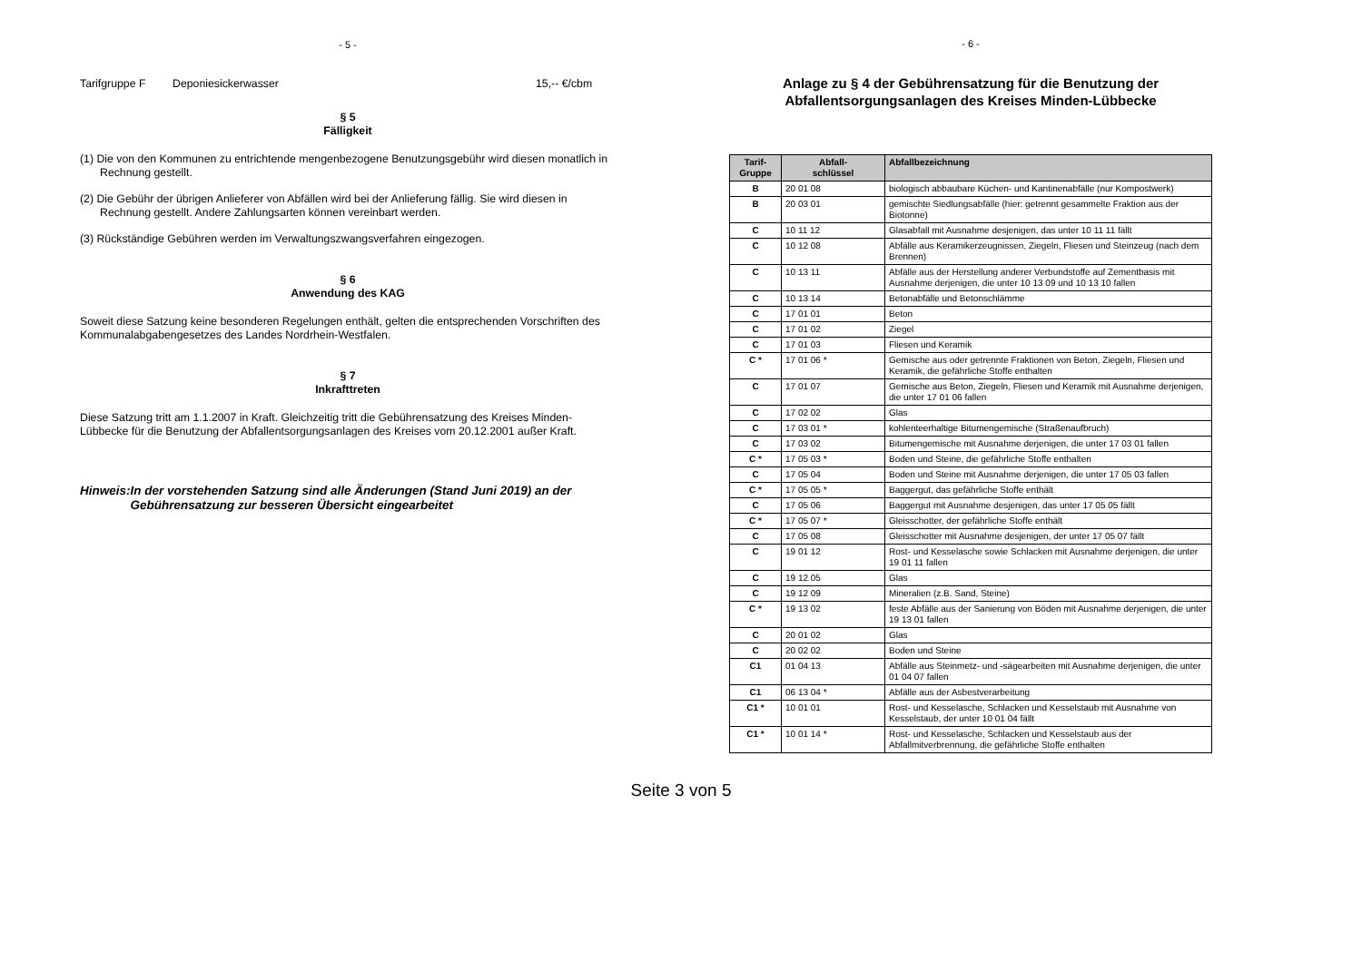- 5 -
Tarifgruppe F Deponiesickerwasser 15,-- €/cbm
§ 5
Fälligkeit
(1) Die von den Kommunen zu entrichtende mengenbezogene Benutzungsgebühr wird diesen monatlich in Rechnung gestellt.
(2) Die Gebühr der übrigen Anlieferer von Abfällen wird bei der Anlieferung fällig. Sie wird diesen in Rechnung gestellt. Andere Zahlungsarten können vereinbart werden.
(3) Rückständige Gebühren werden im Verwaltungszwangsverfahren eingezogen.
§ 6
Anwendung des KAG
Soweit diese Satzung keine besonderen Regelungen enthält, gelten die entsprechenden Vorschriften des Kommunalabgabengesetzes des Landes Nordrhein-Westfalen.
§ 7
Inkrafttreten
Diese Satzung tritt am 1.1.2007 in Kraft. Gleichzeitig tritt die Gebührensatzung des Kreises Minden-Lübbecke für die Benutzung der Abfallentsorgungsanlagen des Kreises vom 20.12.2001 außer Kraft.
Hinweis: In der vorstehenden Satzung sind alle Änderungen (Stand Juni 2019) an der Gebührensatzung zur besseren Übersicht eingearbeitet
- 6 -
Anlage zu § 4 der Gebührensatzung für die Benutzung der Abfallentsorgungsanlagen des Kreises Minden-Lübbecke
| Tarif- Gruppe | Abfall- schlüssel | Abfallbezeichnung |
| --- | --- | --- |
| B | 20 01 08 | biologisch abbaubare Küchen- und Kantinenabfälle (nur Kompostwerk) |
| B | 20 03 01 | gemischte Siedlungsabfälle (hier: getrennt gesammelte Fraktion aus der Biotonne) |
| C | 10 11 12 | Glasabfall mit Ausnahme desjenigen, das unter 10 11 11 fällt |
| C | 10 12 08 | Abfälle aus Keramikerzeugnissen, Ziegeln, Fliesen und Steinzeug (nach dem Brennen) |
| C | 10 13 11 | Abfälle aus der Herstellung anderer Verbundstoffe auf Zementbasis mit Ausnahme derjenigen, die unter 10 13 09 und 10 13 10 fallen |
| C | 10 13 14 | Betonabfälle und Betonschlämme |
| C | 17 01 01 | Beton |
| C | 17 01 02 | Ziegel |
| C | 17 01 03 | Fliesen und Keramik |
| C * | 17 01 06 * | Gemische aus oder getrennte Fraktionen von Beton, Ziegeln, Fliesen und Keramik, die gefährliche Stoffe enthalten |
| C | 17 01 07 | Gemische aus Beton, Ziegeln, Fliesen und Keramik mit Ausnahme derjenigen, die unter 17 01 06 fallen |
| C | 17 02 02 | Glas |
| C | 17 03 01 * | kohlenteerhaltige Bitumengemische (Straßenaufbruch) |
| C | 17 03 02 | Bitumengemische mit Ausnahme derjenigen, die unter 17 03 01 fallen |
| C * | 17 05 03 * | Boden und Steine, die gefährliche Stoffe enthalten |
| C | 17 05 04 | Boden und Steine mit Ausnahme derjenigen, die unter 17 05 03 fallen |
| C * | 17 05 05 * | Baggergut, das gefährliche Stoffe enthält |
| C | 17 05 06 | Baggergut mit Ausnahme desjenigen, das unter 17 05 05 fällt |
| C * | 17 05 07 * | Gleisschotter, der gefährliche Stoffe enthält |
| C | 17 05 08 | Gleisschotter mit Ausnahme desjenigen, der unter 17 05 07 fällt |
| C | 19 01 12 | Rost- und Kesselasche sowie Schlacken mit Ausnahme derjenigen, die unter 19 01 11 fallen |
| C | 19 12 05 | Glas |
| C | 19 12 09 | Mineralien (z.B. Sand, Steine) |
| C * | 19 13 02 | feste Abfälle aus der Sanierung von Böden mit Ausnahme derjenigen, die unter 19 13 01 fallen |
| C | 20 01 02 | Glas |
| C | 20 02 02 | Boden und Steine |
| C1 | 01 04 13 | Abfälle aus Steinmetz- und -sägearbeiten mit Ausnahme derjenigen, die unter 01 04 07 fallen |
| C1 | 06 13 04 * | Abfälle aus der Asbestverarbeitung |
| C1 * | 10 01 01 | Rost- und Kesselasche, Schlacken und Kesselstaub mit Ausnahme von Kesselstaub, der unter 10 01 04 fällt |
| C1 * | 10 01 14 * | Rost- und Kesselasche, Schlacken und Kesselstaub aus der Abfallmitverbrennung, die gefährliche Stoffe enthalten |
Seite 3 von 5